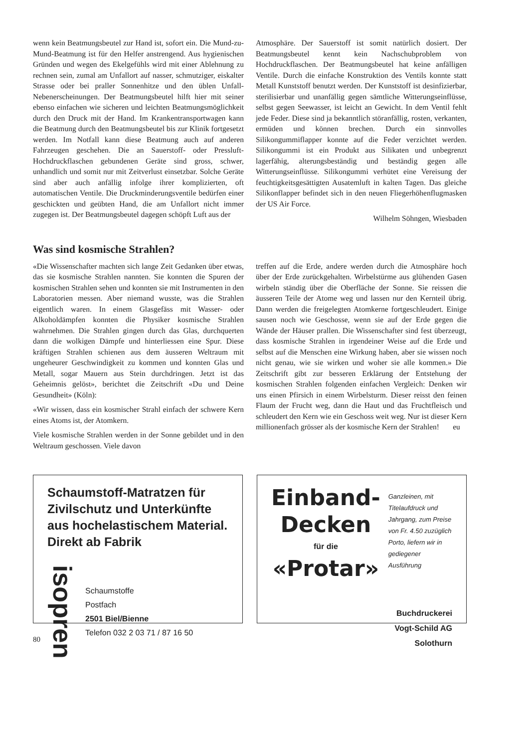wenn kein Beatmungsbeutel zur Hand ist, sofort ein. Die Mund-zu-Mund-Beatmung ist für den Helfer anstrengend. Aus hygienischen Gründen und wegen des Ekelgefühls wird mit einer Ablehnung zu rechnen sein, zumal am Unfallort auf nasser, schmutziger, eiskalter Strasse oder bei praller Sonnenhitze und den üblen Unfall-Nebenerscheinungen. Der Beatmungsbeutel hilft hier mit seiner ebenso einfachen wie sicheren und leichten Beatmungsmöglichkeit durch den Druck mit der Hand. Im Krankentransportwagen kann die Beatmung durch den Beatmungsbeutel bis zur Klinik fortgesetzt werden. Im Notfall kann diese Beatmung auch auf anderen Fahrzeugen geschehen. Die an Sauerstoff- oder Pressluft-Hochdruckflaschen gebundenen Geräte sind gross, schwer, unhandlich und somit nur mit Zeitverlust einsetzbar. Solche Geräte sind aber auch anfällig infolge ihrer komplizierten, oft automatischen Ventile. Die Druckminderungsventile bedürfen einer geschickten und geübten Hand, die am Unfallort nicht immer zugegen ist. Der Beatmungsbeutel dagegen schöpft Luft aus der
Atmosphäre. Der Sauerstoff ist somit natürlich dosiert. Der Beatmungsbeutel kennt kein Nachschubproblem von Hochdruckflaschen. Der Beatmungsbeutel hat keine anfälligen Ventile. Durch die einfache Konstruktion des Ventils konnte statt Metall Kunststoff benutzt werden. Der Kunststoff ist desinfizierbar, sterilisierbar und unanfällig gegen sämtliche Witterungseinflüsse, selbst gegen Seewasser, ist leicht an Gewicht. In dem Ventil fehlt jede Feder. Diese sind ja bekanntlich störanfällig, rosten, verkanten, ermüden und können brechen. Durch ein sinnvolles Silikongummiflapper konnte auf die Feder verzichtet werden. Silikongummi ist ein Produkt aus Silikaten und unbegrenzt lagerfähig, alterungsbeständig und beständig gegen alle Witterungseinflüsse. Silikongummi verhütet eine Vereisung der feuchtigkeitsgesättigten Ausatemluft in kalten Tagen. Das gleiche Silikonflapper befindet sich in den neuen Fliegerhöhenflugmasken der US Air Force.
Wilhelm Söhngen, Wiesbaden
Was sind kosmische Strahlen?
«Die Wissenschafter machten sich lange Zeit Gedanken über etwas, das sie kosmische Strahlen nannten. Sie konnten die Spuren der kosmischen Strahlen sehen und konnten sie mit Instrumenten in den Laboratorien messen. Aber niemand wusste, was die Strahlen eigentlich waren. In einem Glasgefäss mit Wasser- oder Alkoholdämpfen konnten die Physiker kosmische Strahlen wahrnehmen. Die Strahlen gingen durch das Glas, durchquerten dann die wolkigen Dämpfe und hinterliessen eine Spur. Diese kräftigen Strahlen schienen aus dem äusseren Weltraum mit ungeheurer Geschwindigkeit zu kommen und konnten Glas und Metall, sogar Mauern aus Stein durchdringen. Jetzt ist das Geheimnis gelöst», berichtet die Zeitschrift «Du und Deine Gesundheit» (Köln):
«Wir wissen, dass ein kosmischer Strahl einfach der schwere Kern eines Atoms ist, der Atomkern.
Viele kosmische Strahlen werden in der Sonne gebildet und in den Weltraum geschossen. Viele davon
treffen auf die Erde, andere werden durch die Atmosphäre hoch über der Erde zurückgehalten. Wirbelstürme aus glühenden Gasen wirbeln ständig über die Oberfläche der Sonne. Sie reissen die äusseren Teile der Atome weg und lassen nur den Kernteil übrig. Dann werden die freigelegten Atomkerne fortgeschleudert. Einige sausen noch wie Geschosse, wenn sie auf der Erde gegen die Wände der Häuser prallen. Die Wissenschafter sind fest überzeugt, dass kosmische Strahlen in irgendeiner Weise auf die Erde und selbst auf die Menschen eine Wirkung haben, aber sie wissen noch nicht genau, wie sie wirken und woher sie alle kommen.» Die Zeitschrift gibt zur besseren Erklärung der Entstehung der kosmischen Strahlen folgenden einfachen Vergleich: Denken wir uns einen Pfirsich in einem Wirbelsturm. Dieser reisst den feinen Flaum der Frucht weg, dann die Haut und das Fruchtfleisch und schleudert den Kern wie ein Geschoss weit weg. Nur ist dieser Kern millionenfach grösser als der kosmische Kern der Strahlen! eu
Schaumstoff-Matratzen für Zivilschutz und Unterkünfte aus hochelastischem Material. Direkt ab Fabrik
isopren
Schaumstoffe
Postfach
2501 Biel/Bienne
Telefon 032 2 03 71 / 87 16 50
Einband-
Decken
für die
«Protar»
Ganzleinen, mit Titelaufdruck und Jahrgang, zum Preise von Fr. 4.50 zuzüglich Porto, liefern wir in gediegener Ausführung
Buchdruckerei
Vogt-Schild AG Solothurn
80